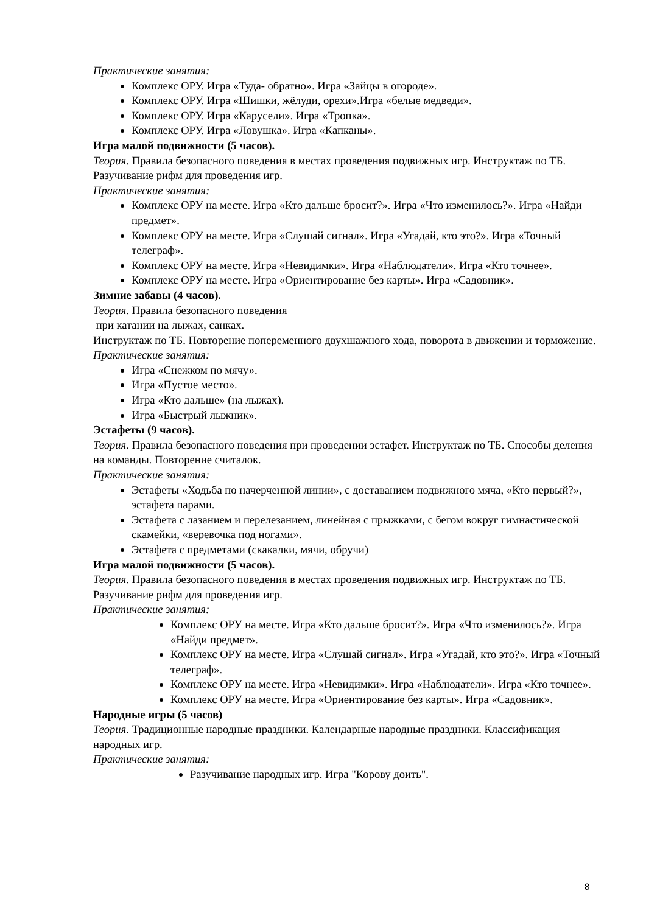Практические занятия:
Комплекс ОРУ. Игра «Туда- обратно». Игра «Зайцы в огороде».
Комплекс ОРУ. Игра «Шишки, жёлуди, орехи».Игра «белые медведи».
Комплекс ОРУ. Игра «Карусели». Игра «Тропка».
Комплекс ОРУ. Игра «Ловушка». Игра «Капканы».
Игра малой подвижности (5 часов).
Теория. Правила безопасного поведения в местах проведения подвижных игр. Инструктаж по ТБ. Разучивание рифм для проведения игр.
Практические занятия:
Комплекс ОРУ на месте. Игра «Кто дальше бросит?». Игра «Что изменилось?». Игра «Найди предмет».
Комплекс ОРУ на месте. Игра «Слушай сигнал». Игра «Угадай, кто это?». Игра «Точный телеграф».
Комплекс ОРУ на месте. Игра «Невидимки». Игра «Наблюдатели». Игра «Кто точнее».
Комплекс ОРУ на месте. Игра «Ориентирование без карты». Игра «Садовник».
Зимние забавы (4 часов).
Теория. Правила безопасного поведения
при катании на лыжах, санках.
Инструктаж по ТБ. Повторение попеременного двухшажного хода, поворота в движении и торможение.
Практические занятия:
Игра «Снежком по мячу».
Игра «Пустое место».
Игра «Кто дальше» (на лыжах).
Игра «Быстрый лыжник».
Эстафеты (9 часов).
Теория. Правила безопасного поведения при проведении эстафет. Инструктаж по ТБ. Способы деления на команды. Повторение считалок.
Практические занятия:
Эстафеты «Ходьба по начерченной линии», с доставанием подвижного мяча, «Кто первый?», эстафета парами.
Эстафета с лазанием и перелезанием, линейная с прыжками, с бегом вокруг гимнастической скамейки, «веревочка под ногами».
Эстафета с предметами (скакалки, мячи, обручи)
Игра малой подвижности (5 часов).
Теория. Правила безопасного поведения в местах проведения подвижных игр. Инструктаж по ТБ. Разучивание рифм для проведения игр.
Практические занятия:
Комплекс ОРУ на месте. Игра «Кто дальше бросит?». Игра «Что изменилось?». Игра «Найди предмет».
Комплекс ОРУ на месте. Игра «Слушай сигнал». Игра «Угадай, кто это?». Игра «Точный телеграф».
Комплекс ОРУ на месте. Игра «Невидимки». Игра «Наблюдатели». Игра «Кто точнее».
Комплекс ОРУ на месте. Игра «Ориентирование без карты». Игра «Садовник».
Народные игры (5 часов)
Теория. Традиционные народные праздники. Календарные народные праздники. Классификация народных игр.
Практические занятия:
Разучивание народных игр. Игра "Корову доить".
8